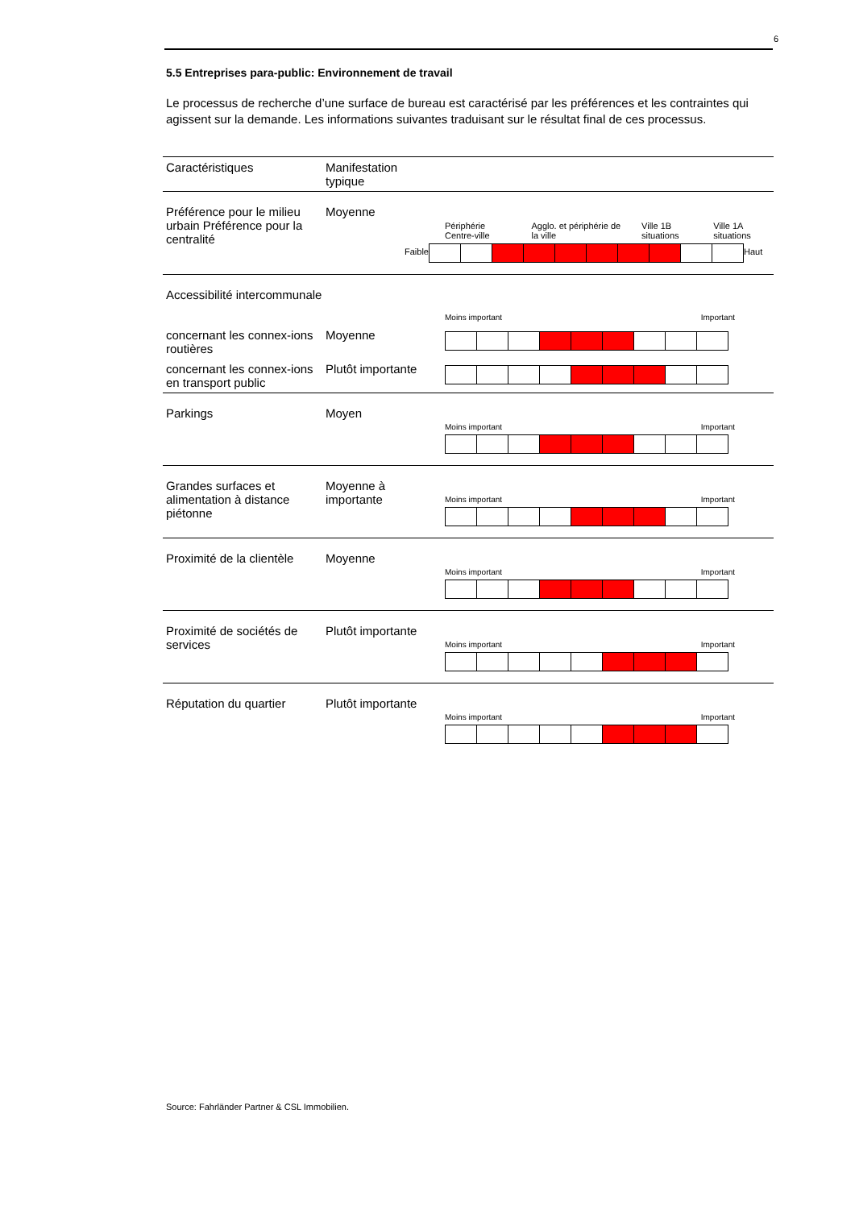6
5.5 Entreprises para-public: Environnement de travail
Le processus de recherche d’une surface de bureau est caractérisé par les préférences et les contraintes qui agissent sur la demande. Les informations suivantes traduisant sur le résultat final de ces processus.
| Caractéristiques | Manifestation typique | |
| --- | --- | --- |
| Préférence pour le milieu urbain Préférence pour la centralité | Moyenne | Périphérie Centre-ville Agglo. et périphérie de la ville Ville 1B situations Ville 1A situations Faible Haut |
| Accessibilité intercommunale | | |
| | | Moins important Important |
| concernant les connex-ions routières | Moyenne | |
| concernant les connex-ions en transport public | Plutôt importante | |
| Parkings | Moyen | Moins important Important |
| Grandes surfaces et alimentation à distance piétonne | Moyenne à importante | Moins important Important |
| Proximité de la clientèle | Moyenne | Moins important Important |
| Proximité de sociétés de services | Plutôt importante | Moins important Important |
| Réputation du quartier | Plutôt importante | Moins important Important |
Source: Fahrländer Partner & CSL Immobilien.